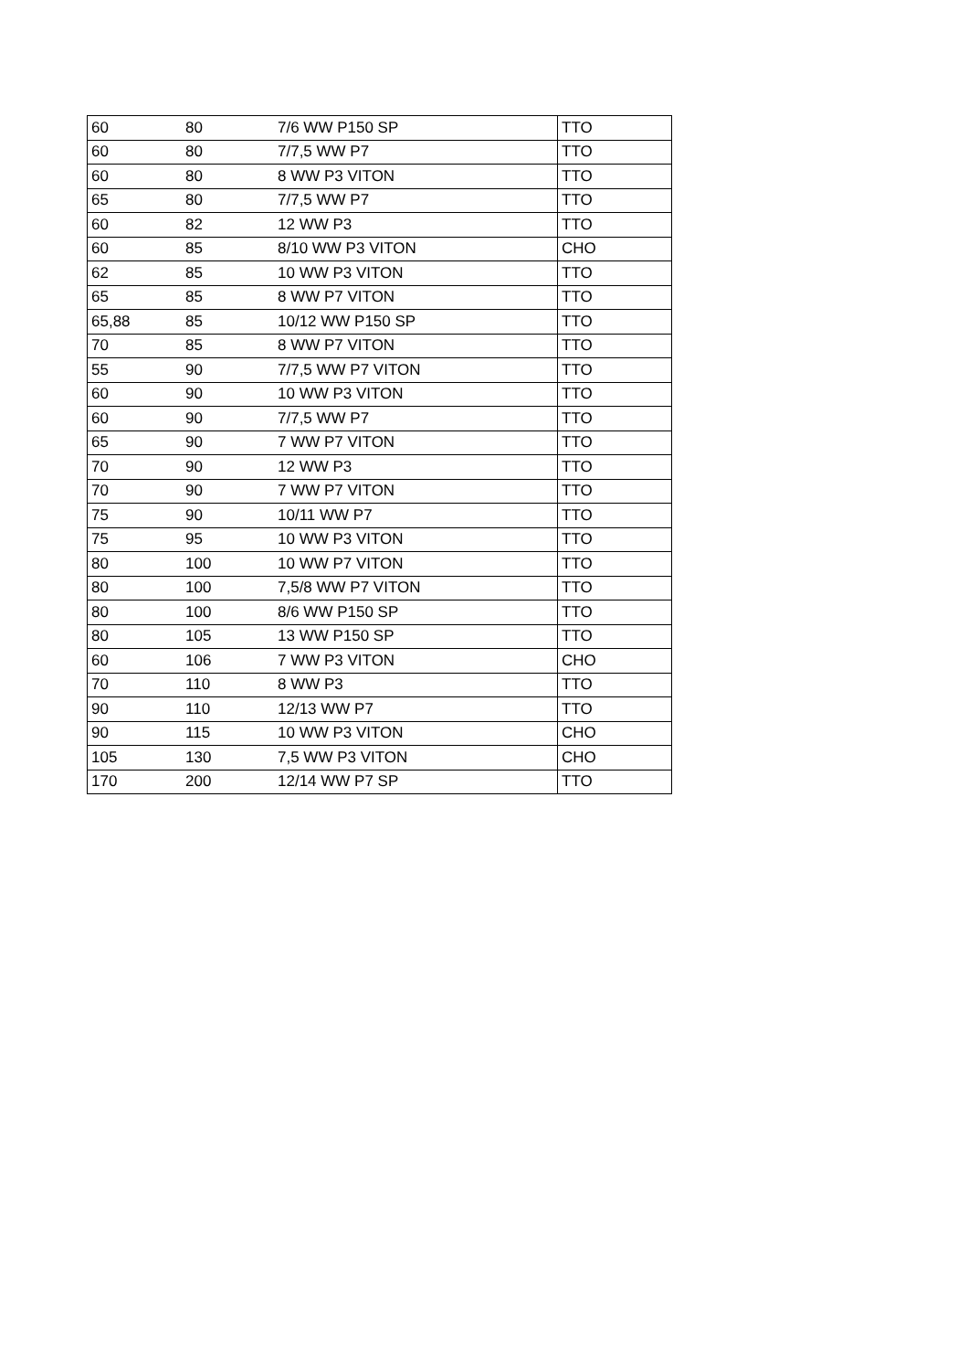| 60 | 80 | 7/6 WW P150 SP | TTO |
| 60 | 80 | 7/7,5 WW P7 | TTO |
| 60 | 80 | 8 WW P3 VITON | TTO |
| 65 | 80 | 7/7,5 WW P7 | TTO |
| 60 | 82 | 12 WW P3 | TTO |
| 60 | 85 | 8/10 WW P3 VITON | CHO |
| 62 | 85 | 10 WW P3 VITON | TTO |
| 65 | 85 | 8 WW P7 VITON | TTO |
| 65,88 | 85 | 10/12 WW P150 SP | TTO |
| 70 | 85 | 8 WW P7 VITON | TTO |
| 55 | 90 | 7/7,5 WW P7 VITON | TTO |
| 60 | 90 | 10 WW P3 VITON | TTO |
| 60 | 90 | 7/7,5 WW P7 | TTO |
| 65 | 90 | 7 WW P7 VITON | TTO |
| 70 | 90 | 12 WW P3 | TTO |
| 70 | 90 | 7 WW P7 VITON | TTO |
| 75 | 90 | 10/11 WW P7 | TTO |
| 75 | 95 | 10 WW P3 VITON | TTO |
| 80 | 100 | 10 WW P7 VITON | TTO |
| 80 | 100 | 7,5/8 WW P7 VITON | TTO |
| 80 | 100 | 8/6 WW P150 SP | TTO |
| 80 | 105 | 13 WW P150 SP | TTO |
| 60 | 106 | 7 WW P3 VITON | CHO |
| 70 | 110 | 8 WW P3 | TTO |
| 90 | 110 | 12/13 WW P7 | TTO |
| 90 | 115 | 10 WW P3 VITON | CHO |
| 105 | 130 | 7,5 WW P3 VITON | CHO |
| 170 | 200 | 12/14 WW P7 SP | TTO |